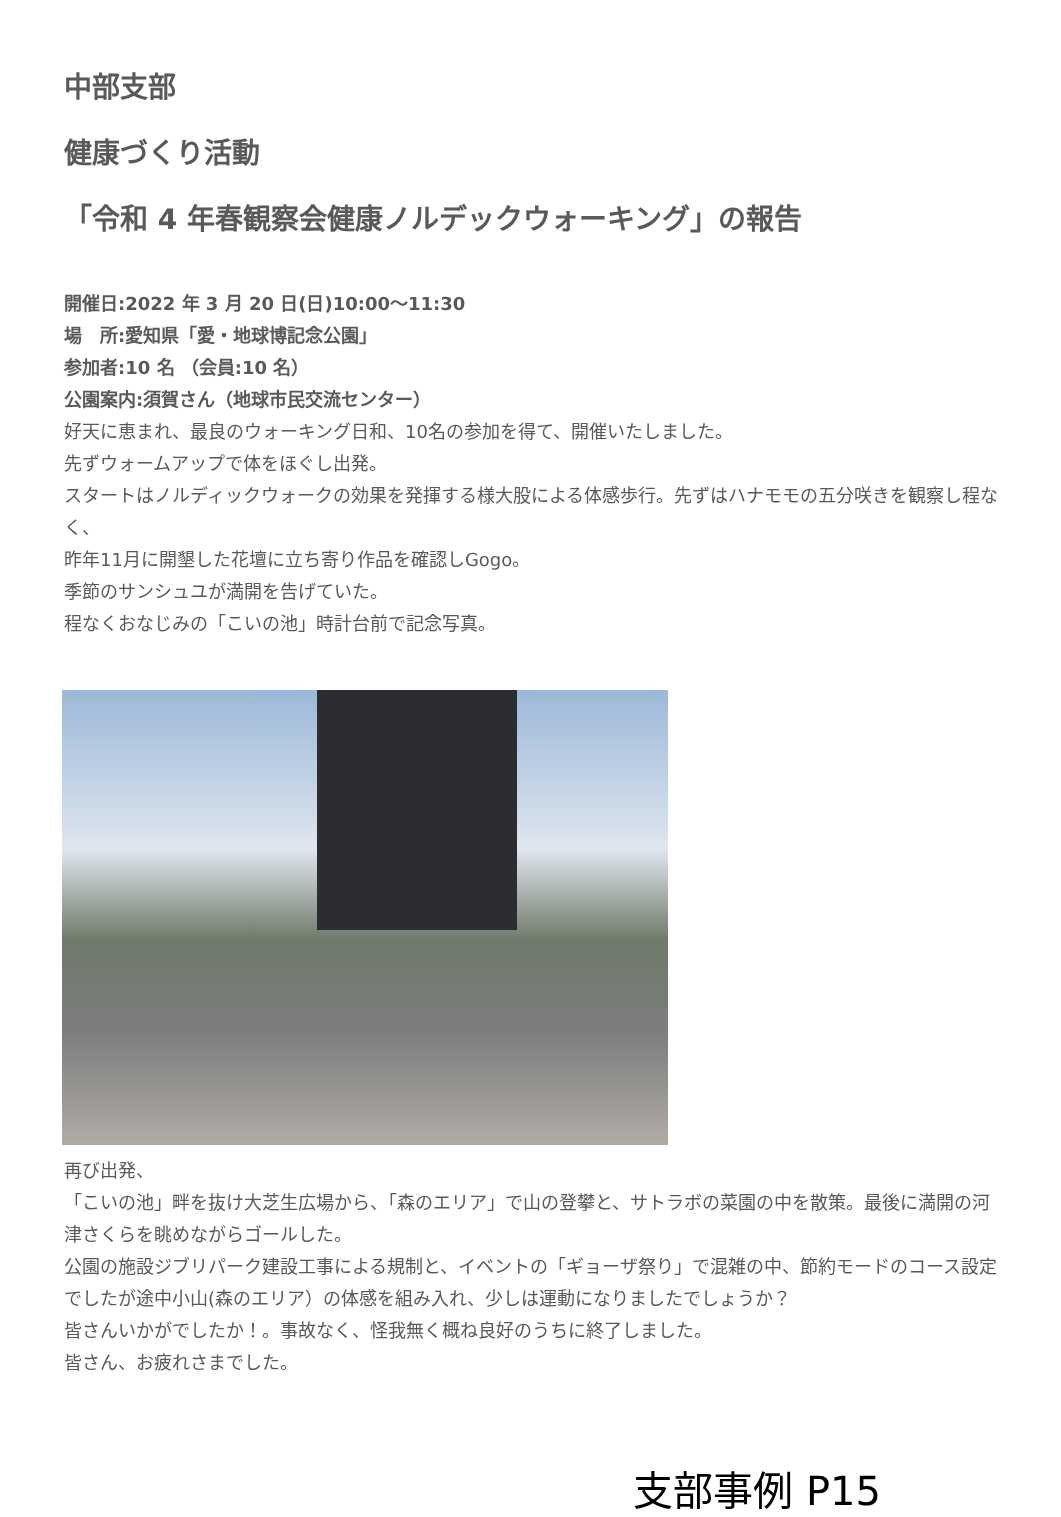中部支部
健康づくり活動
「令和 4 年春観察会健康ノルデックウォーキング」の報告
開催日:2022 年 3 月 20 日(日)10:00～11:30
場　所:愛知県「愛・地球博記念公園」
参加者:10 名 （会員:10 名）
公園案内:須賀さん（地球市民交流センター）
好天に恵まれ、最良のウォーキング日和、10名の参加を得て、開催いたしました。
先ずウォームアップで体をほぐし出発。
スタートはノルディックウォークの効果を発揮する様大股による体感歩行。先ずはハナモモの五分咲きを観察し程なく、
昨年11月に開墾した花壇に立ち寄り作品を確認しGogo。
季節のサンシュユが満開を告げていた。
程なくおなじみの「こいの池」時計台前で記念写真。
再び出発、
「こいの池」畔を抜け大芝生広場から、「森のエリア」で山の登攀と、サトラボの菜園の中を散策。最後に満開の河津さくらを眺めながらゴールした。
公園の施設ジブリパーク建設工事による規制と、イベントの「ギョーザ祭り」で混雑の中、節約モードのコース設定でしたが途中小山(森のエリア）の体感を組み入れ、少しは運動になりましたでしょうか？
皆さんいかがでしたか！。事故なく、怪我無く概ね良好のうちに終了しました。
皆さん、お疲れさまでした。
支部事例 P15